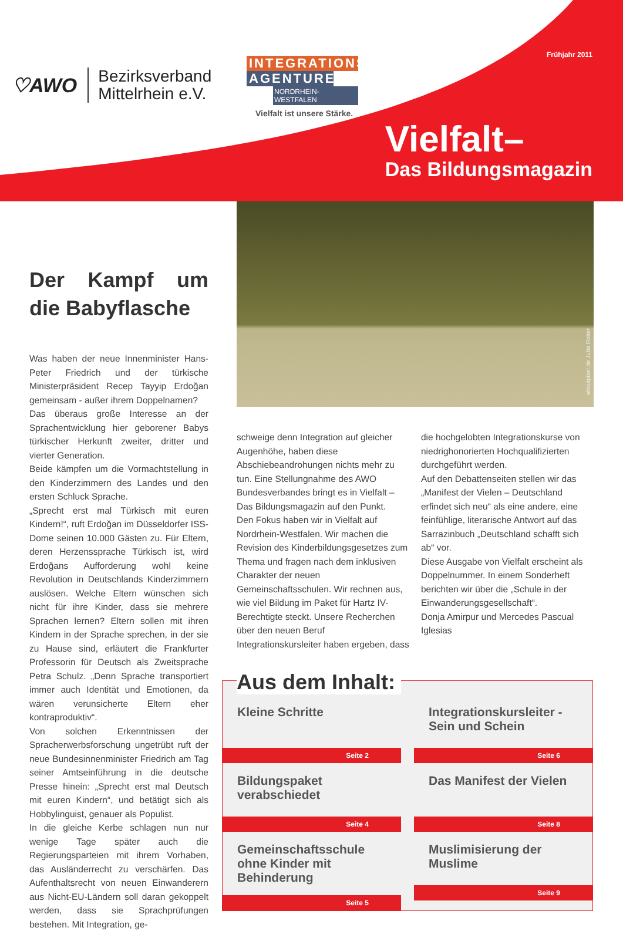♡AWO
Bezirksverband
Mittelrhein e.V.
INTEGRATIONS
AGENTUREN
NORDRHEIN-WESTFALEN
Vielfalt ist unsere Stärke.
Frühjahr 2011
Vielfalt–
Das Bildungsmagazin
Der Kampf um die Babyflasche
Was haben der neue Innenminister Hans-Peter Friedrich und der türkische Ministerpräsident Recep Tayyip Erdoğan gemeinsam - außer ihrem Doppelnamen?
Das überaus große Interesse an der Sprachentwicklung hier geborener Babys türkischer Herkunft zweiter, dritter und vierter Generation.
Beide kämpfen um die Vormachtstellung in den Kinderzimmern des Landes und den ersten Schluck Sprache.
„Sprecht erst mal Türkisch mit euren Kindern!“, ruft Erdoğan im Düsseldorfer ISS-Dome seinen 10.000 Gästen zu. Für Eltern, deren Herzenssprache Türkisch ist, wird Erdoğans Aufforderung wohl keine Revolution in Deutschlands Kinderzimmern auslösen. Welche Eltern wünschen sich nicht für ihre Kinder, dass sie mehrere Sprachen lernen? Eltern sollen mit ihren Kindern in der Sprache sprechen, in der sie zu Hause sind, erläutert die Frankfurter Professorin für Deutsch als Zweitsprache Petra Schulz. „Denn Sprache transportiert immer auch Identität und Emotionen, da wären verunsicherte Eltern eher kontraproduktiv“.
Von solchen Erkenntnissen der Spracherwerbsforschung ungetrübt ruft der neue Bundesinnenminister Friedrich am Tag seiner Amtseinführung in die deutsche Presse hinein: „Sprecht erst mal Deutsch mit euren Kindern“, und betätigt sich als Hobbylinguist, genauer als Populist.
In die gleiche Kerbe schlagen nun nur wenige Tage später auch die Regierungsparteien mit ihrem Vorhaben, das Ausländerrecht zu verschärfen. Das Aufenthaltsrecht von neuen Einwanderern aus Nicht-EU-Ländern soll daran gekoppelt werden, dass sie Sprachprüfungen bestehen. Mit Integration, ge-
aboutpixel.de Jutta Rotter
schweige denn Integration auf gleicher Augenhöhe, haben diese Abschiebeandrohungen nichts mehr zu tun. Eine Stellungnahme des AWO Bundesverbandes bringt es in Vielfalt – Das Bildungsmagazin auf den Punkt.
Den Fokus haben wir in Vielfalt auf Nordrhein-Westfalen. Wir machen die Revision des Kinderbildungsgesetzes zum Thema und fragen nach dem inklusiven Charakter der neuen Gemeinschaftsschulen. Wir rechnen aus, wie viel Bildung im Paket für Hartz IV-Berechtigte steckt. Unsere Recherchen über den neuen Beruf Integrationskursleiter haben ergeben, dass die hochgelobten Integrationskurse von niedrighonorierten Hochqualifizierten durchgeführt werden.
Auf den Debattenseiten stellen wir das „Manifest der Vielen – Deutschland erfindet sich neu“ als eine andere, eine feinfühlige, literarische Antwort auf das Sarrazinbuch „Deutschland schafft sich ab“ vor.
Diese Ausgabe von Vielfalt erscheint als Doppelnummer. In einem Sonderheft berichten wir über die „Schule in der Einwanderungsgesellschaft“.
Donja Amirpur und Mercedes Pascual Iglesias
Aus dem Inhalt:
Kleine Schritte
Seite 2
Integrationskursleiter - Sein und Schein
Seite 6
Bildungspaket verabschiedet
Seite 4
Das Manifest der Vielen
Seite 8
Gemeinschaftsschule ohne Kinder mit Behinderung
Seite 5
Muslimisierung der Muslime
Seite 9